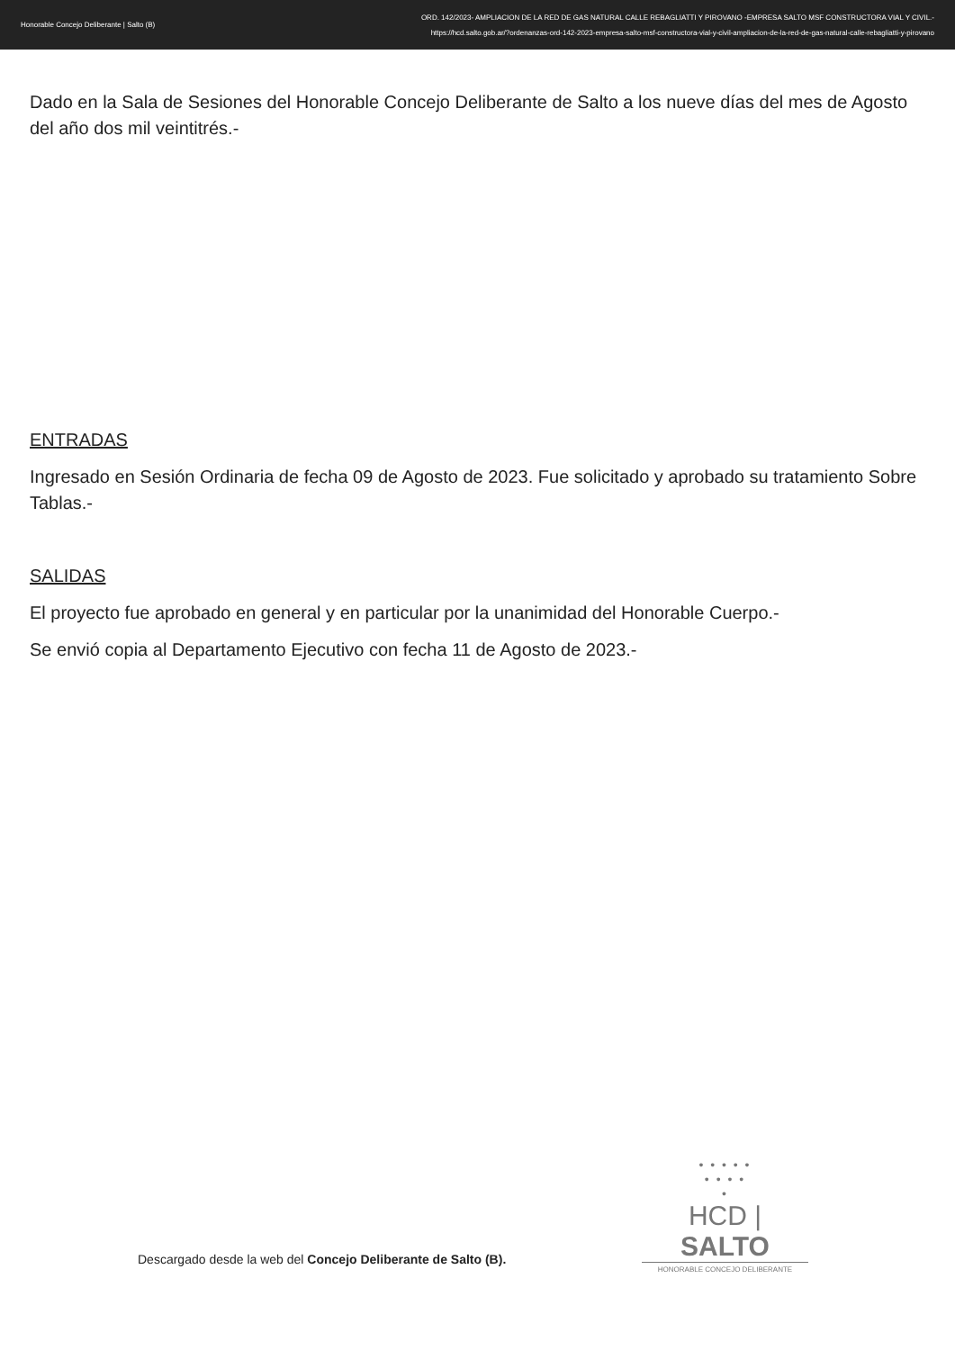Honorable Concejo Deliberante | Salto (B)
ORD. 142/2023- AMPLIACION DE LA RED DE GAS NATURAL CALLE REBAGLIATTI Y PIROVANO -EMPRESA SALTO MSF CONSTRUCTORA VIAL Y CIVIL.-
https://hcd.salto.gob.ar/?ordenanzas-ord-142-2023-empresa-salto-msf-constructora-vial-y-civil-ampliacion-de-la-red-de-gas-natural-calle-rebagliatti-y-pirovano
Dado en la Sala de Sesiones del Honorable Concejo Deliberante de Salto a los nueve días del mes de Agosto del año dos mil veintitrés.-
ENTRADAS
Ingresado en Sesión Ordinaria de fecha 09 de Agosto de 2023. Fue solicitado y aprobado su tratamiento Sobre Tablas.-
SALIDAS
El proyecto fue aprobado en general y en particular por la unanimidad del Honorable Cuerpo.-
Se envió copia al Departamento Ejecutivo con fecha 11 de Agosto de 2023.-
Descargado desde la web del Concejo Deliberante de Salto (B).
• • • • •
• • • •
•
HCD | SALTO
HONORABLE CONCEJO DELIBERANTE